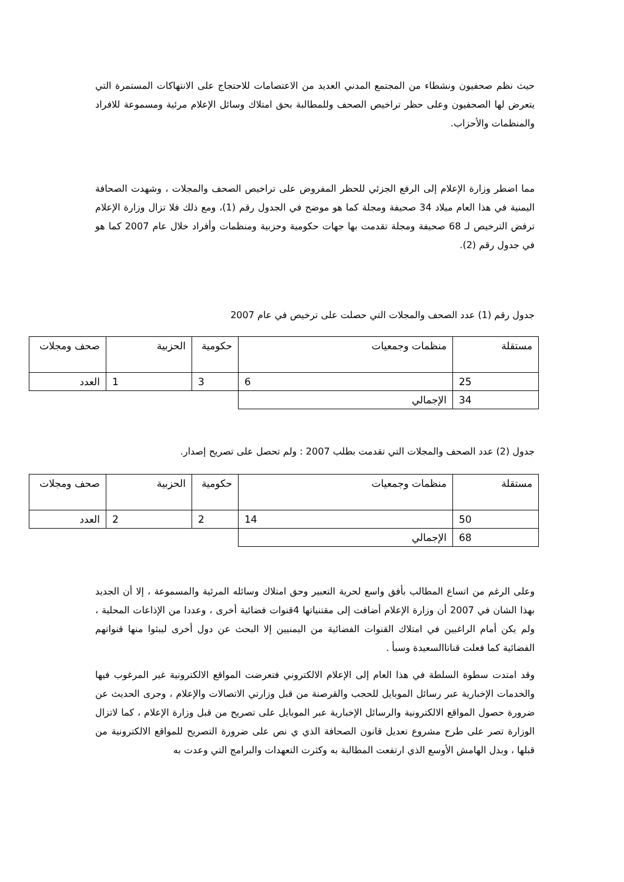حيث نظم صحفيون ونشطاء من المجتمع المدني العديد من الاعتصامات للاحتجاج على الانتهاكات المستمرة التي يتعرض لها الصحفيون وعلى حظر تراخيص الصحف وللمطالبة بحق امتلاك وسائل الإعلام مرئية ومسموعة للافراد والمنظمات والأحزاب.
مما اضطر وزارة الإعلام إلى الرفع الجزئي للحظر المفروض على تراخيص الصحف والمجلات ، وشهدت الصحافة اليمنية في هذا العام ميلاد 34 صحيفة ومجلة كما هو موضح في الجدول رقم (1)، ومع ذلك فلا تزال وزارة الإعلام ترفض الترخيص لـ 68 صحيفة ومجلة تقدمت بها جهات حكومية وحزبية ومنظمات وأفراد خلال عام 2007 كما هو في جدول رقم (2).
جدول رقم (1) عدد الصحف والمجلات التي حصلت على ترخيص في عام 2007
| مستقلة | منظمات وجمعيات | حكومية | الحزبية | صحف ومجلات |
| 25 | 6 | 3 | 1 | العدد |
| 34 | الإجمالي | | | |
جدول (2) عدد الصحف والمجلات التي تقدمت بطلب 2007 : ولم تحصل على تصريح إصدار.
| مستقلة | منظمات وجمعيات | حكومية | الحزبية | صحف ومجلات |
| 50 | 14 | 2 | 2 | العدد |
| 68 | الإجمالي | | | |
وعلى الرغم من اتساع المطالب بأفق واسع لحرية التعبير وحق امتلاك وسائله المرئية والمسموعة ، إلا أن الجديد بهذا الشان في 2007 أن وزارة الإعلام أضافت إلى مقتنياتها 4قنوات فضائية أخرى ، وعددا من الإذاعات المحلية ، ولم يكن أمام الراغبين في امتلاك القنوات الفضائية من اليمنيين إلا البحث عن دول أخرى ليبثوا منها قنواتهم الفضائية كما فعلت قناتاالسعيدة وسبأ .
وقد امتدت سطوة السلطة في هذا العام إلى الإعلام الالكتروني فتعرضت المواقع الالكترونية غير المرغوب فيها والخدمات الإخبارية عبر رسائل الموبايل للحجب والقرصنة من قبل وزارتي الاتصالات والإعلام ، وجرى الحديث عن ضرورة حصول المواقع الالكترونية والرسائل الإخبارية عبر الموبايل على تصريح من قبل وزارة الإعلام ، كما لاتزال الوزارة تصر على طرح مشروع تعديل قانون الصحافة الذي ي نص على ضرورة التصريح للمواقع الالكترونية من قبلها ، وبدل الهامش الأوسع الذي ارتفعت المطالبة به وكثرت التعهدات والبرامج التي وعدت به